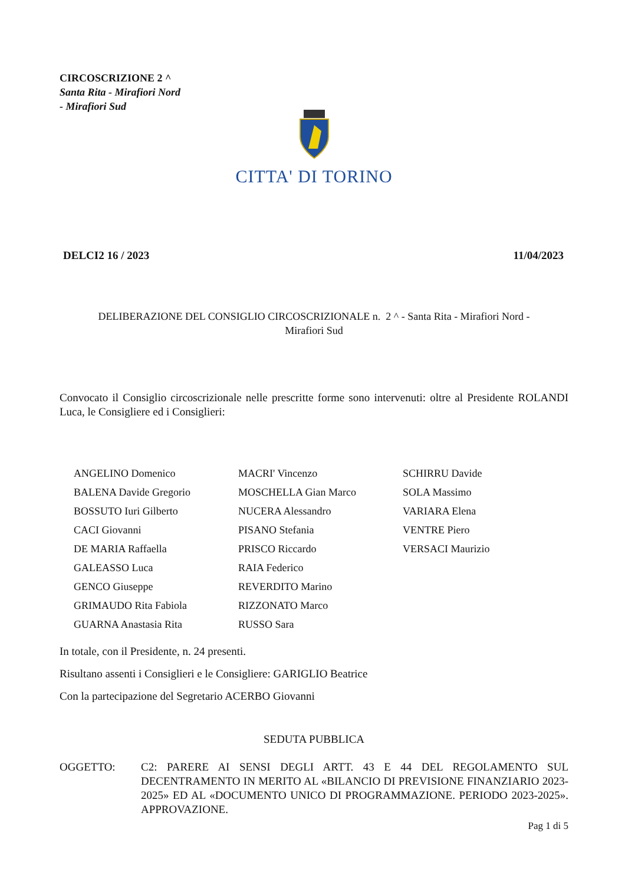CIRCOSCRIZIONE 2 ^
Santa Rita - Mirafiori Nord
- Mirafiori Sud
CITTA' DI TORINO
DELCI2 16 / 2023 11/04/2023
DELIBERAZIONE DEL CONSIGLIO CIRCOSCRIZIONALE n. 2 ^ - Santa Rita - Mirafiori Nord -
Mirafiori Sud
Convocato il Consiglio circoscrizionale nelle prescritte forme sono intervenuti: oltre al Presidente ROLANDI Luca, le Consigliere ed i Consiglieri:
| ANGELINO Domenico | MACRI' Vincenzo | SCHIRRU Davide |
| BALENA Davide Gregorio | MOSCHELLA Gian Marco | SOLA Massimo |
| BOSSUTO Iuri Gilberto | NUCERA Alessandro | VARIARA Elena |
| CACI Giovanni | PISANO Stefania | VENTRE Piero |
| DE MARIA Raffaella | PRISCO Riccardo | VERSACI Maurizio |
| GALEASSO Luca | RAIA Federico | |
| GENCO Giuseppe | REVERDITO Marino | |
| GRIMAUDO Rita Fabiola | RIZZONATO Marco | |
| GUARNA Anastasia Rita | RUSSO Sara | |
In totale, con il Presidente, n. 24 presenti.
Risultano assenti i Consiglieri e le Consigliere: GARIGLIO Beatrice
Con la partecipazione del Segretario ACERBO Giovanni
SEDUTA PUBBLICA
OGGETTO: C2: PARERE AI SENSI DEGLI ARTT. 43 E 44 DEL REGOLAMENTO SUL DECENTRAMENTO IN MERITO AL «BILANCIO DI PREVISIONE FINANZIARIO 2023-2025» ED AL «DOCUMENTO UNICO DI PROGRAMMAZIONE. PERIODO 2023-2025». APPROVAZIONE.
Pag 1 di 5